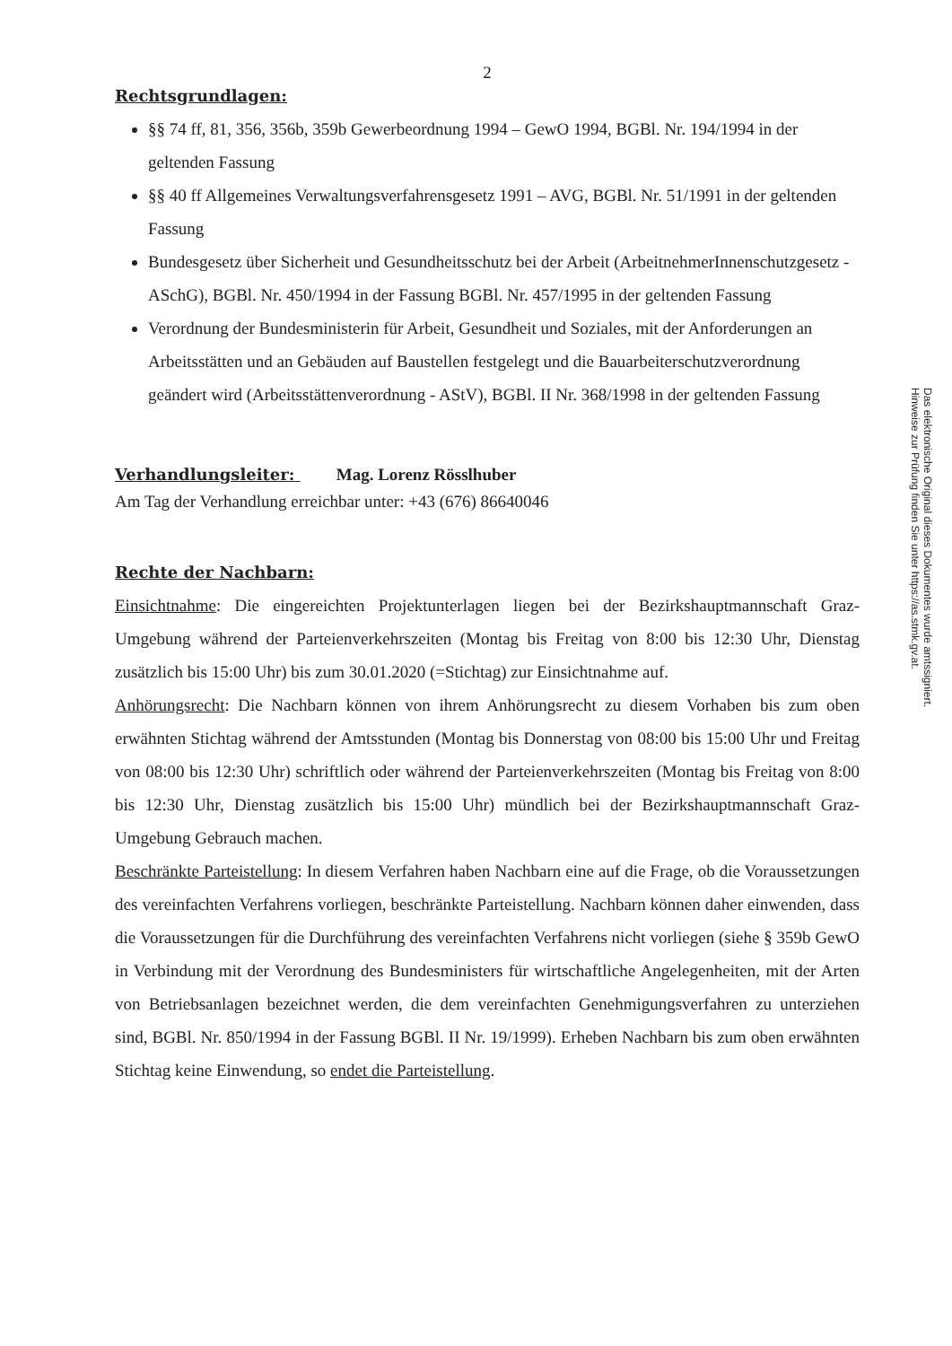2
Rechtsgrundlagen:
§§ 74 ff, 81, 356, 356b, 359b Gewerbeordnung 1994 – GewO 1994, BGBl. Nr. 194/1994 in der geltenden Fassung
§§ 40 ff Allgemeines Verwaltungsverfahrensgesetz 1991 – AVG, BGBl. Nr. 51/1991 in der geltenden Fassung
Bundesgesetz über Sicherheit und Gesundheitsschutz bei der Arbeit (ArbeitnehmerInnenschutzgesetz - ASchG), BGBl. Nr. 450/1994 in der Fassung BGBl. Nr. 457/1995 in der geltenden Fassung
Verordnung der Bundesministerin für Arbeit, Gesundheit und Soziales, mit der Anforderungen an Arbeitsstätten und an Gebäuden auf Baustellen festgelegt und die Bauarbeiterschutzverordnung geändert wird (Arbeitsstättenverordnung - AStV), BGBl. II Nr. 368/1998 in der geltenden Fassung
Verhandlungsleiter: Mag. Lorenz Rösslhuber
Am Tag der Verhandlung erreichbar unter: +43 (676) 86640046
Rechte der Nachbarn:
Einsichtnahme: Die eingereichten Projektunterlagen liegen bei der Bezirkshauptmannschaft Graz-Umgebung während der Parteienverkehrszeiten (Montag bis Freitag von 8:00 bis 12:30 Uhr, Dienstag zusätzlich bis 15:00 Uhr) bis zum 30.01.2020 (=Stichtag) zur Einsichtnahme auf.
Anhörungsrecht: Die Nachbarn können von ihrem Anhörungsrecht zu diesem Vorhaben bis zum oben erwähnten Stichtag während der Amtsstunden (Montag bis Donnerstag von 08:00 bis 15:00 Uhr und Freitag von 08:00 bis 12:30 Uhr) schriftlich oder während der Parteienverkehrszeiten (Montag bis Freitag von 8:00 bis 12:30 Uhr, Dienstag zusätzlich bis 15:00 Uhr) mündlich bei der Bezirkshauptmannschaft Graz-Umgebung Gebrauch machen.
Beschränkte Parteistellung: In diesem Verfahren haben Nachbarn eine auf die Frage, ob die Voraussetzungen des vereinfachten Verfahrens vorliegen, beschränkte Parteistellung. Nachbarn können daher einwenden, dass die Voraussetzungen für die Durchführung des vereinfachten Verfahrens nicht vorliegen (siehe § 359b GewO in Verbindung mit der Verordnung des Bundesministers für wirtschaftliche Angelegenheiten, mit der Arten von Betriebsanlagen bezeichnet werden, die dem vereinfachten Genehmigungsverfahren zu unterziehen sind, BGBl. Nr. 850/1994 in der Fassung BGBl. II Nr. 19/1999). Erheben Nachbarn bis zum oben erwähnten Stichtag keine Einwendung, so endet die Parteistellung.
Das elektronische Original dieses Dokumentes wurde amtssigniert.
Hinweise zur Prüfung finden Sie unter https://as.stmk.gv.at.